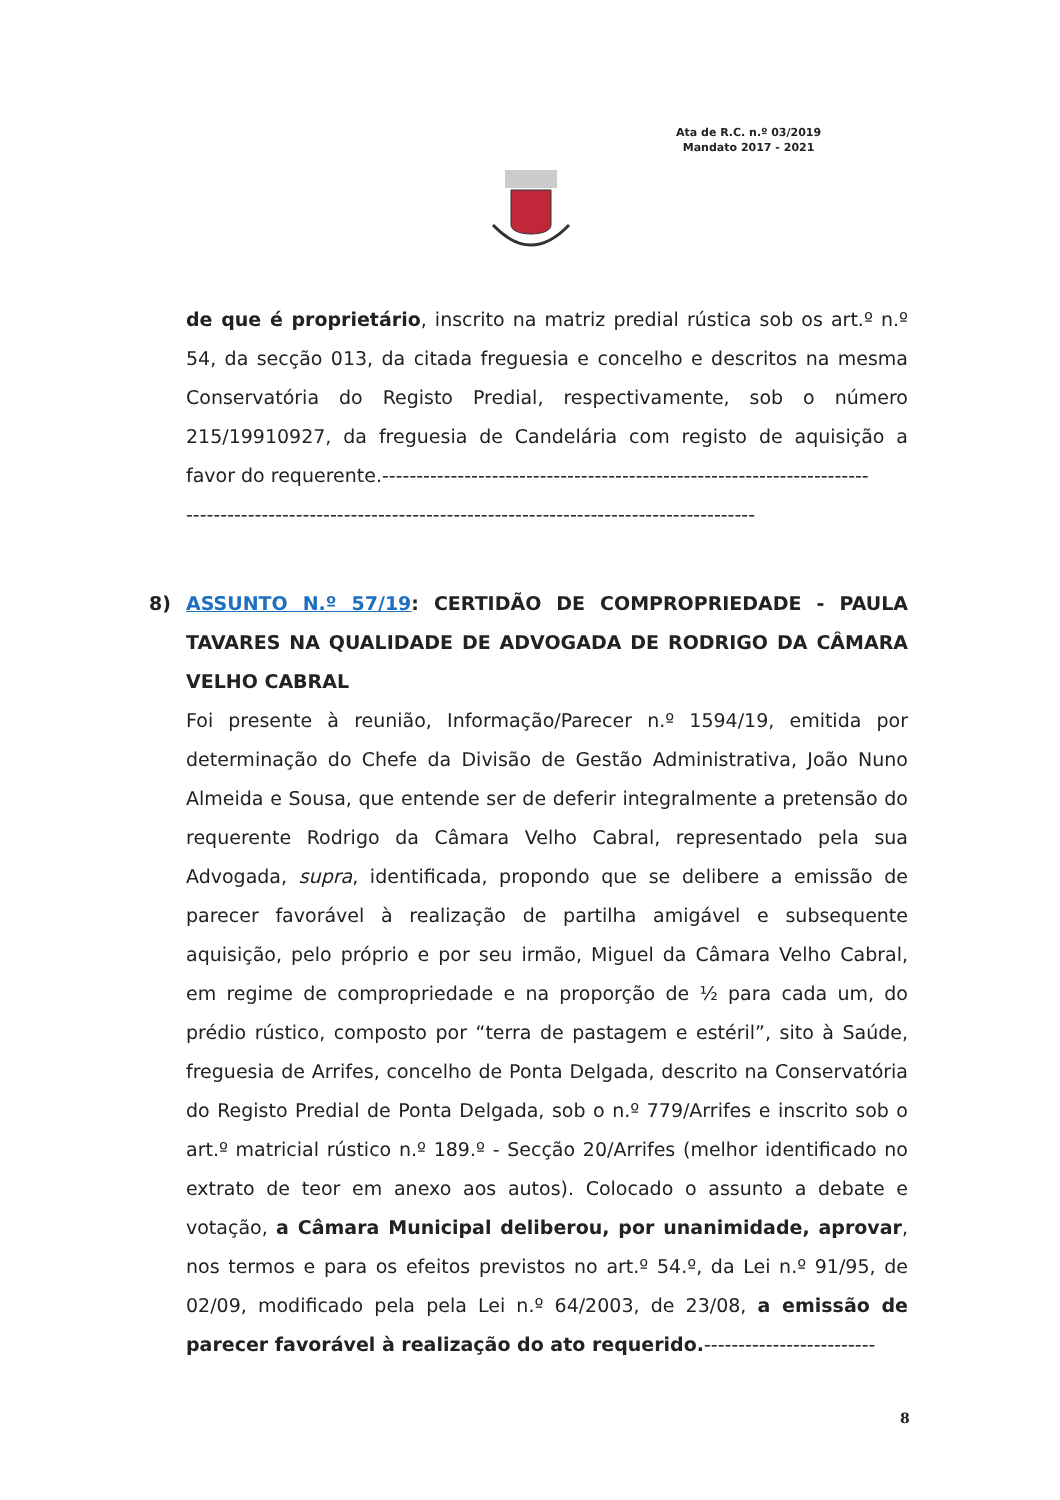Ata de R.C. n.º 03/2019
Mandato 2017 - 2021
de que é proprietário, inscrito na matriz predial rústica sob os art.º n.º 54, da secção 013, da citada freguesia e concelho e descritos na mesma Conservatória do Registo Predial, respectivamente, sob o número 215/19910927, da freguesia de Candelária com registo de aquisição a favor do requerente.-----------------------------------------------------------------------
-----------------------------------------------------------------------------------
8) ASSUNTO N.º 57/19: CERTIDÃO DE COMPROPRIEDADE - PAULA TAVARES NA QUALIDADE DE ADVOGADA DE RODRIGO DA CÂMARA VELHO CABRAL
Foi presente à reunião, Informação/Parecer n.º 1594/19, emitida por determinação do Chefe da Divisão de Gestão Administrativa, João Nuno Almeida e Sousa, que entende ser de deferir integralmente a pretensão do requerente Rodrigo da Câmara Velho Cabral, representado pela sua Advogada, supra, identificada, propondo que se delibere a emissão de parecer favorável à realização de partilha amigável e subsequente aquisição, pelo próprio e por seu irmão, Miguel da Câmara Velho Cabral, em regime de compropriedade e na proporção de ½ para cada um, do prédio rústico, composto por “terra de pastagem e estéril”, sito à Saúde, freguesia de Arrifes, concelho de Ponta Delgada, descrito na Conservatória do Registo Predial de Ponta Delgada, sob o n.º 779/Arrifes e inscrito sob o art.º matricial rústico n.º 189.º - Secção 20/Arrifes (melhor identificado no extrato de teor em anexo aos autos). Colocado o assunto a debate e votação, a Câmara Municipal deliberou, por unanimidade, aprovar, nos termos e para os efeitos previstos no art.º 54.º, da Lei n.º 91/95, de 02/09, modificado pela pela Lei n.º 64/2003, de 23/08, a emissão de parecer favorável à realização do ato requerido.-------------------------
8